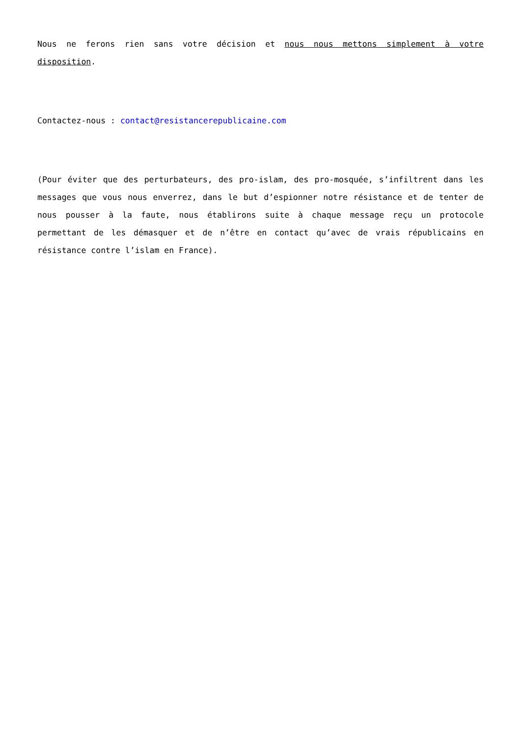Nous ne ferons rien sans votre décision et nous nous mettons simplement à votre disposition.
Contactez-nous : contact@resistancerepublicaine.com
(Pour éviter que des perturbateurs, des pro-islam, des pro-mosquée, s’infiltrent dans les messages que vous nous enverrez, dans le but d’espionner notre résistance et de tenter de nous pousser à la faute, nous établirons suite à chaque message reçu un protocole permettant de les démasquer et de n’être en contact qu’avec de vrais républicains en résistance contre l’islam en France).